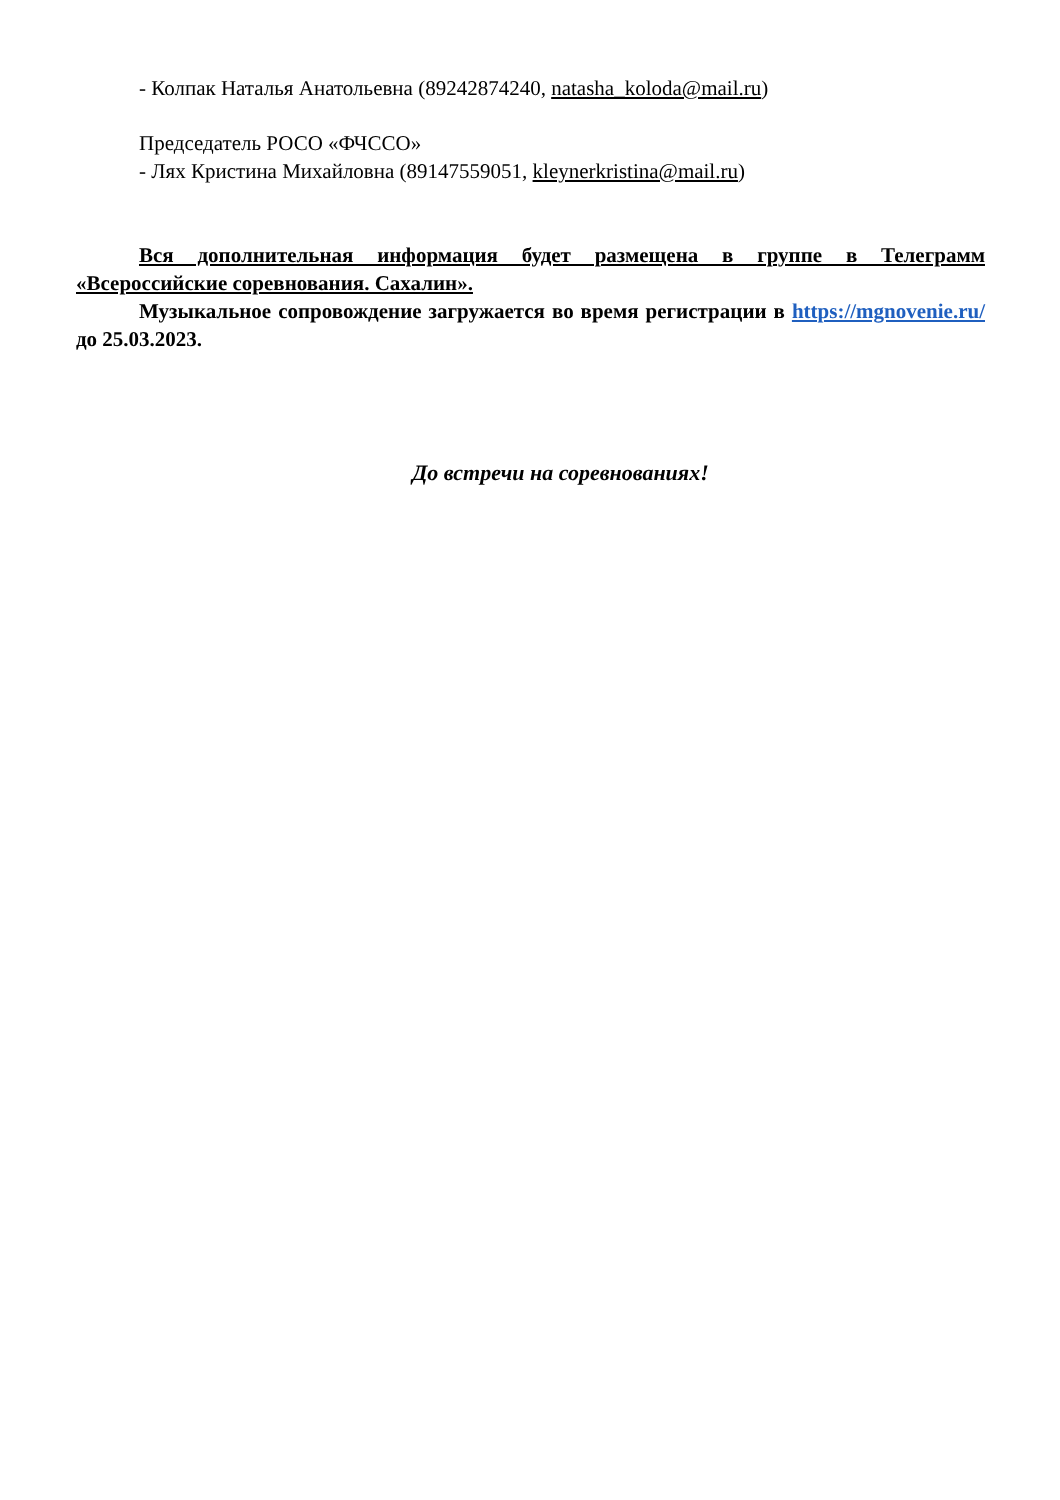- Колпак Наталья Анатольевна (89242874240, natasha_koloda@mail.ru)
Председатель РОСО «ФЧССО»
- Лях Кристина Михайловна (89147559051, kleynerkristina@mail.ru)
Вся дополнительная информация будет размещена в группе в Телеграмм «Всероссийские соревнования. Сахалин».
Музыкальное сопровождение загружается во время регистрации в https://mgnovenie.ru/ до 25.03.2023.
До встречи на соревнованиях!